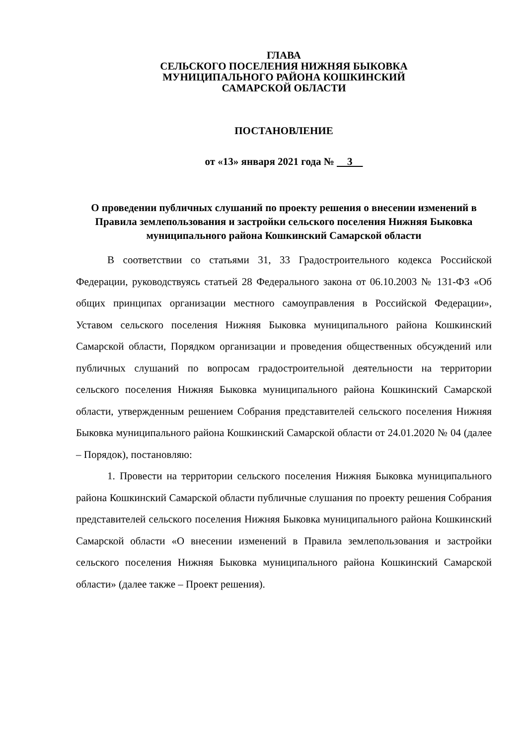ГЛАВА
СЕЛЬСКОГО ПОСЕЛЕНИЯ НИЖНЯЯ БЫКОВКА
МУНИЦИПАЛЬНОГО РАЙОНА КОШКИНСКИЙ
САМАРСКОЙ ОБЛАСТИ
ПОСТАНОВЛЕНИЕ
от «13» января 2021 года № 3
О проведении публичных слушаний по проекту решения о внесении изменений в Правила землепользования и застройки сельского поселения Нижняя Быковка муниципального района Кошкинский Самарской области
В соответствии со статьями 31, 33 Градостроительного кодекса Российской Федерации, руководствуясь статьей 28 Федерального закона от 06.10.2003 № 131-ФЗ «Об общих принципах организации местного самоуправления в Российской Федерации», Уставом сельского поселения Нижняя Быковка муниципального района Кошкинский Самарской области, Порядком организации и проведения общественных обсуждений или публичных слушаний по вопросам градостроительной деятельности на территории сельского поселения Нижняя Быковка муниципального района Кошкинский Самарской области, утвержденным решением Собрания представителей сельского поселения Нижняя Быковка муниципального района Кошкинский Самарской области от 24.01.2020 № 04 (далее – Порядок), постановляю:
1. Провести на территории сельского поселения Нижняя Быковка муниципального района Кошкинский Самарской области публичные слушания по проекту решения Собрания представителей сельского поселения Нижняя Быковка муниципального района Кошкинский Самарской области «О внесении изменений в Правила землепользования и застройки сельского поселения Нижняя Быковка муниципального района Кошкинский Самарской области» (далее также – Проект решения).